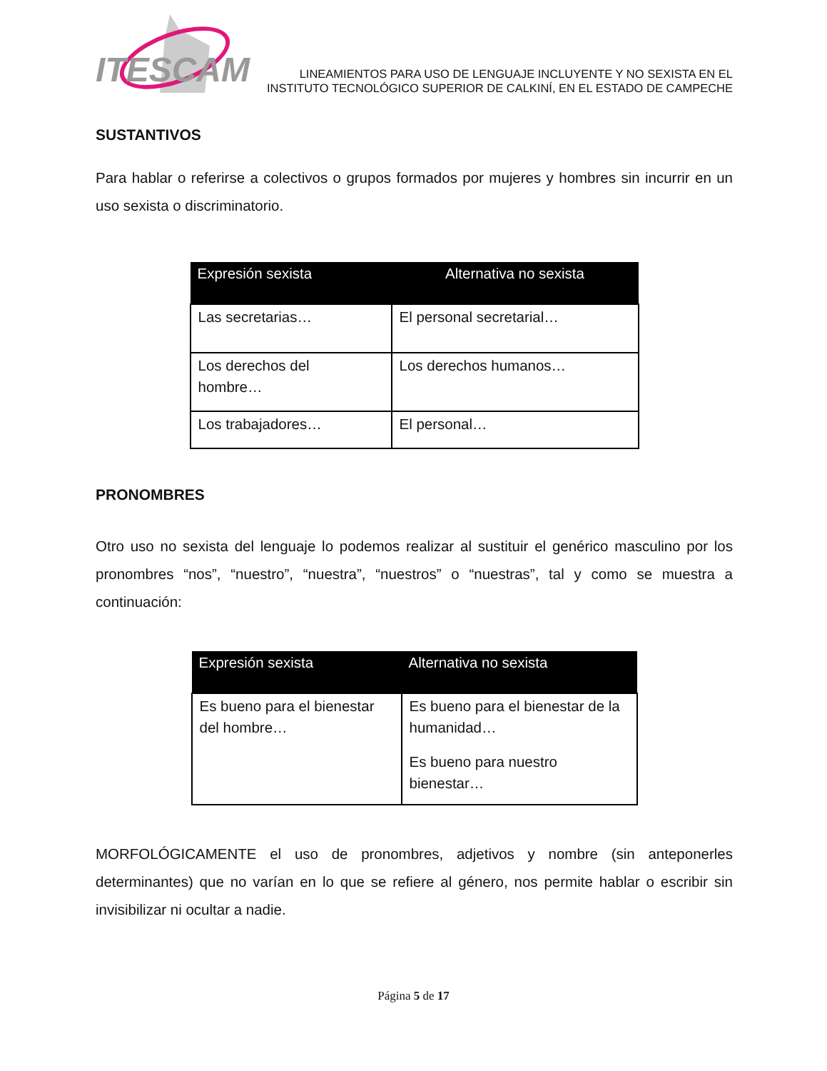ITESCAM
LINEAMIENTOS PARA USO DE LENGUAJE INCLUYENTE Y NO SEXISTA EN EL
INSTITUTO TECNOLÓGICO SUPERIOR DE CALKINÍ, EN EL ESTADO DE CAMPECHE
SUSTANTIVOS
Para hablar o referirse a colectivos o grupos formados por mujeres y hombres sin incurrir en un uso sexista o discriminatorio.
| Expresión sexista | Alternativa no sexista |
| --- | --- |
| Las secretarias… | El personal secretarial… |
| Los derechos del hombre… | Los derechos humanos… |
| Los trabajadores… | El personal… |
PRONOMBRES
Otro uso no sexista del lenguaje lo podemos realizar al sustituir el genérico masculino por los pronombres “nos”, “nuestro”, “nuestra”, “nuestros” o “nuestras”, tal y como se muestra a continuación:
| Expresión sexista | Alternativa no sexista |
| --- | --- |
| Es bueno para el bienestar del hombre… | Es bueno para el bienestar de la humanidad… Es bueno para nuestro bienestar… |
MORFOLÓGICAMENTE el uso de pronombres, adjetivos y nombre (sin anteponerles determinantes) que no varían en lo que se refiere al género, nos permite hablar o escribir sin invisibilizar ni ocultar a nadie.
Página 5 de 17